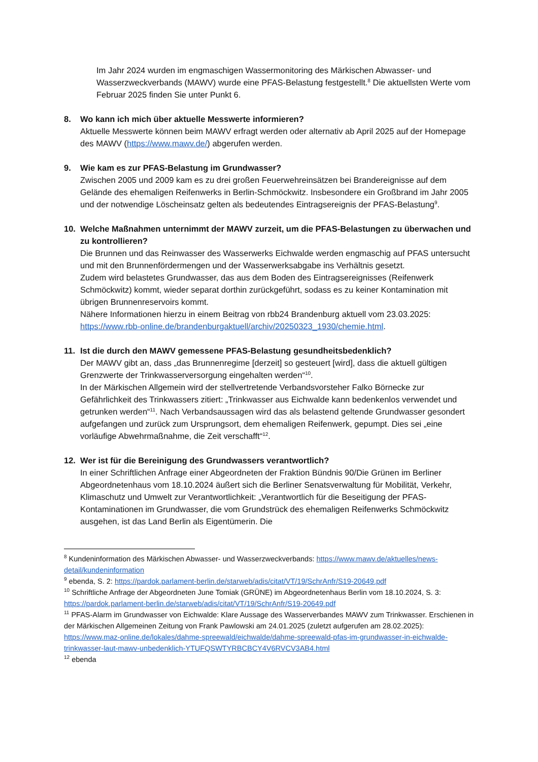Im Jahr 2024 wurden im engmaschigen Wassermonitoring des Märkischen Abwasser- und Wasserzweckverbands (MAWV) wurde eine PFAS-Belastung festgestellt.<sup>8</sup> Die aktuellsten Werte vom Februar 2025 finden Sie unter Punkt 6.
8. Wo kann ich mich über aktuelle Messwerte informieren?
Aktuelle Messwerte können beim MAWV erfragt werden oder alternativ ab April 2025 auf der Homepage des MAWV (https://www.mawv.de/) abgerufen werden.
9. Wie kam es zur PFAS-Belastung im Grundwasser?
Zwischen 2005 und 2009 kam es zu drei großen Feuerwehreinsätzen bei Brandereignisse auf dem Gelände des ehemaligen Reifenwerks in Berlin-Schmöckwitz. Insbesondere ein Großbrand im Jahr 2005 und der notwendige Löscheinsatz gelten als bedeutendes Eintragsereignis der PFAS-Belastung<sup>9</sup>.
10. Welche Maßnahmen unternimmt der MAWV zurzeit, um die PFAS-Belastungen zu überwachen und zu kontrollieren?
Die Brunnen und das Reinwasser des Wasserwerks Eichwalde werden engmaschig auf PFAS untersucht und mit den Brunnenfördermengen und der Wasserwerksabgabe ins Verhältnis gesetzt.
Zudem wird belastetes Grundwasser, das aus dem Boden des Eintragsereignisses (Reifenwerk Schmöckwitz) kommt, wieder separat dorthin zurückgeführt, sodass es zu keiner Kontamination mit übrigen Brunnenreservoirs kommt.
Nähere Informationen hierzu in einem Beitrag von rbb24 Brandenburg aktuell vom 23.03.2025: https://www.rbb-online.de/brandenburgaktuell/archiv/20250323_1930/chemie.html.
11. Ist die durch den MAWV gemessene PFAS-Belastung gesundheitsbedenklich?
Der MAWV gibt an, dass „das Brunnenregime [derzeit] so gesteuert [wird], dass die aktuell gültigen Grenzwerte der Trinkwasserversorgung eingehalten werden“<sup>10</sup>.
In der Märkischen Allgemein wird der stellvertretende Verbandsvorsteher Falko Börnecke zur Gefährlichkeit des Trinkwassers zitiert: „Trinkwasser aus Eichwalde kann bedenkenlos verwendet und getrunken werden“<sup>11</sup>. Nach Verbandsaussagen wird das als belastend geltende Grundwasser gesondert aufgefangen und zurück zum Ursprungsort, dem ehemaligen Reifenwerk, gepumpt. Dies sei „eine vorläufige Abwehrmaßnahme, die Zeit verschafft“<sup>12</sup>.
12. Wer ist für die Bereinigung des Grundwassers verantwortlich?
In einer Schriftlichen Anfrage einer Abgeordneten der Fraktion Bündnis 90/Die Grünen im Berliner Abgeordnetenhaus vom 18.10.2024 äußert sich die Berliner Senatsverwaltung für Mobilität, Verkehr, Klimaschutz und Umwelt zur Verantwortlichkeit: „Verantwortlich für die Beseitigung der PFAS-Kontaminationen im Grundwasser, die vom Grundstrück des ehemaligen Reifenwerks Schmöckwitz ausgehen, ist das Land Berlin als Eigentümerin. Die
<sup>8</sup> Kundeninformation des Märkischen Abwasser- und Wasserzweckverbands: https://www.mawv.de/aktuelles/news-detail/kundeninformation
<sup>9</sup> ebenda, S. 2: https://pardok.parlament-berlin.de/starweb/adis/citat/VT/19/SchrAnfr/S19-20649.pdf
<sup>10</sup> Schriftliche Anfrage der Abgeordneten June Tomiak (GRÜNE) im Abgeordnetenhaus Berlin vom 18.10.2024, S. 3: https://pardok.parlament-berlin.de/starweb/adis/citat/VT/19/SchrAnfr/S19-20649.pdf
<sup>11</sup> PFAS-Alarm im Grundwasser von Eichwalde: Klare Aussage des Wasserverbandes MAWV zum Trinkwasser. Erschienen in der Märkischen Allgemeinen Zeitung von Frank Pawlowski am 24.01.2025 (zuletzt aufgerufen am 28.02.2025): https://www.maz-online.de/lokales/dahme-spreewald/eichwalde/dahme-spreewald-pfas-im-grundwasser-in-eichwalde-trinkwasser-laut-mawv-unbedenklich-YTUFQSWTYRBCBCY4V6RVCV3AB4.html
<sup>12</sup> ebenda